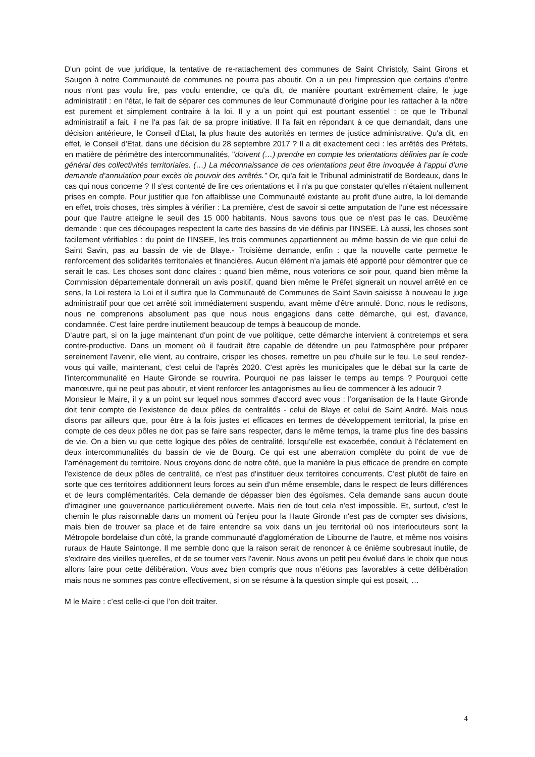D'un point de vue juridique, la tentative de re-rattachement des communes de Saint Christoly, Saint Girons et Saugon à notre Communauté de communes ne pourra pas aboutir. On a un peu l'impression que certains d'entre nous n'ont pas voulu lire, pas voulu entendre, ce qu'a dit, de manière pourtant extrêmement claire, le juge administratif : en l'état, le fait de séparer ces communes de leur Communauté d'origine pour les rattacher à la nôtre est purement et simplement contraire à la loi. Il y a un point qui est pourtant essentiel : ce que le Tribunal administratif a fait, il ne l'a pas fait de sa propre initiative. Il l'a fait en répondant à ce que demandait, dans une décision antérieure, le Conseil d'Etat, la plus haute des autorités en termes de justice administrative. Qu'a dit, en effet, le Conseil d'Etat, dans une décision du 28 septembre 2017 ? Il a dit exactement ceci : les arrêtés des Préfets, en matière de périmètre des intercommunalités, "doivent (…) prendre en compte les orientations définies par le code général des collectivités territoriales. (…) La méconnaissance de ces orientations peut être invoquée à l’appui d’une demande d’annulation pour excès de pouvoir des arrêtés." Or, qu'a fait le Tribunal administratif de Bordeaux, dans le cas qui nous concerne ? Il s'est contenté de lire ces orientations et il n'a pu que constater qu'elles n'étaient nullement prises en compte. Pour justifier que l'on affaiblisse une Communauté existante au profit d'une autre, la loi demande en effet, trois choses, très simples à vérifier : La première, c'est de savoir si cette amputation de l'une est nécessaire pour que l'autre atteigne le seuil des 15 000 habitants. Nous savons tous que ce n'est pas le cas. Deuxième demande : que ces découpages respectent la carte des bassins de vie définis par l'INSEE. Là aussi, les choses sont facilement vérifiables : du point de l'INSEE, les trois communes appartiennent au même bassin de vie que celui de Saint Savin, pas au bassin de vie de Blaye.- Troisième demande, enfin : que la nouvelle carte permette le renforcement des solidarités territoriales et financières. Aucun élément n'a jamais été apporté pour démontrer que ce serait le cas. Les choses sont donc claires : quand bien même, nous voterions ce soir pour, quand bien même la Commission départementale donnerait un avis positif, quand bien même le Préfet signerait un nouvel arrêté en ce sens, la Loi restera la Loi et il suffira que la Communauté de Communes de Saint Savin saisisse à nouveau le juge administratif pour que cet arrêté soit immédiatement suspendu, avant même d'être annulé. Donc, nous le redisons, nous ne comprenons absolument pas que nous nous engagions dans cette démarche, qui est, d'avance, condamnée. C'est faire perdre inutilement beaucoup de temps à beaucoup de monde.
D’autre part, si on la juge maintenant d'un point de vue politique, cette démarche intervient à contretemps et sera contre-productive. Dans un moment où il faudrait être capable de détendre un peu l'atmosphère pour préparer sereinement l'avenir, elle vient, au contraire, crisper les choses, remettre un peu d'huile sur le feu. Le seul rendez-vous qui vaille, maintenant, c'est celui de l'après 2020. C'est après les municipales que le débat sur la carte de l'intercommunalité en Haute Gironde se rouvrira. Pourquoi ne pas laisser le temps au temps ? Pourquoi cette manœuvre, qui ne peut pas aboutir, et vient renforcer les antagonismes au lieu de commencer à les adoucir ?
Monsieur le Maire, il y a un point sur lequel nous sommes d'accord avec vous : l’organisation de la Haute Gironde doit tenir compte de l’existence de deux pôles de centralités - celui de Blaye et celui de Saint André. Mais nous disons par ailleurs que, pour être à la fois justes et efficaces en termes de développement territorial, la prise en compte de ces deux pôles ne doit pas se faire sans respecter, dans le même temps, la trame plus fine des bassins de vie. On a bien vu que cette logique des pôles de centralité, lorsqu’elle est exacerbée, conduit à l’éclatement en deux intercommunalités du bassin de vie de Bourg. Ce qui est une aberration complète du point de vue de l’aménagement du territoire. Nous croyons donc de notre côté, que la manière la plus efficace de prendre en compte l’existence de deux pôles de centralité, ce n'est pas d'instituer deux territoires concurrents. C'est plutôt de faire en sorte que ces territoires additionnent leurs forces au sein d'un même ensemble, dans le respect de leurs différences et de leurs complémentarités. Cela demande de dépasser bien des égoïsmes. Cela demande sans aucun doute d'imaginer une gouvernance particulièrement ouverte. Mais rien de tout cela n'est impossible. Et, surtout, c'est le chemin le plus raisonnable dans un moment où l'enjeu pour la Haute Gironde n'est pas de compter ses divisions, mais bien de trouver sa place et de faire entendre sa voix dans un jeu territorial où nos interlocuteurs sont la Métropole bordelaise d'un côté, la grande communauté d'agglomération de Libourne de l'autre, et même nos voisins ruraux de Haute Saintonge. Il me semble donc que la raison serait de renoncer à ce énième soubresaut inutile, de s'extraire des vieilles querelles, et de se tourner vers l'avenir. Nous avons un petit peu évolué dans le choix que nous allons faire pour cette délibération. Vous avez bien compris que nous n’étions pas favorables à cette délibération mais nous ne sommes pas contre effectivement, si on se résume à la question simple qui est posait, …
M le Maire : c’est celle-ci que l’on doit traiter.
4